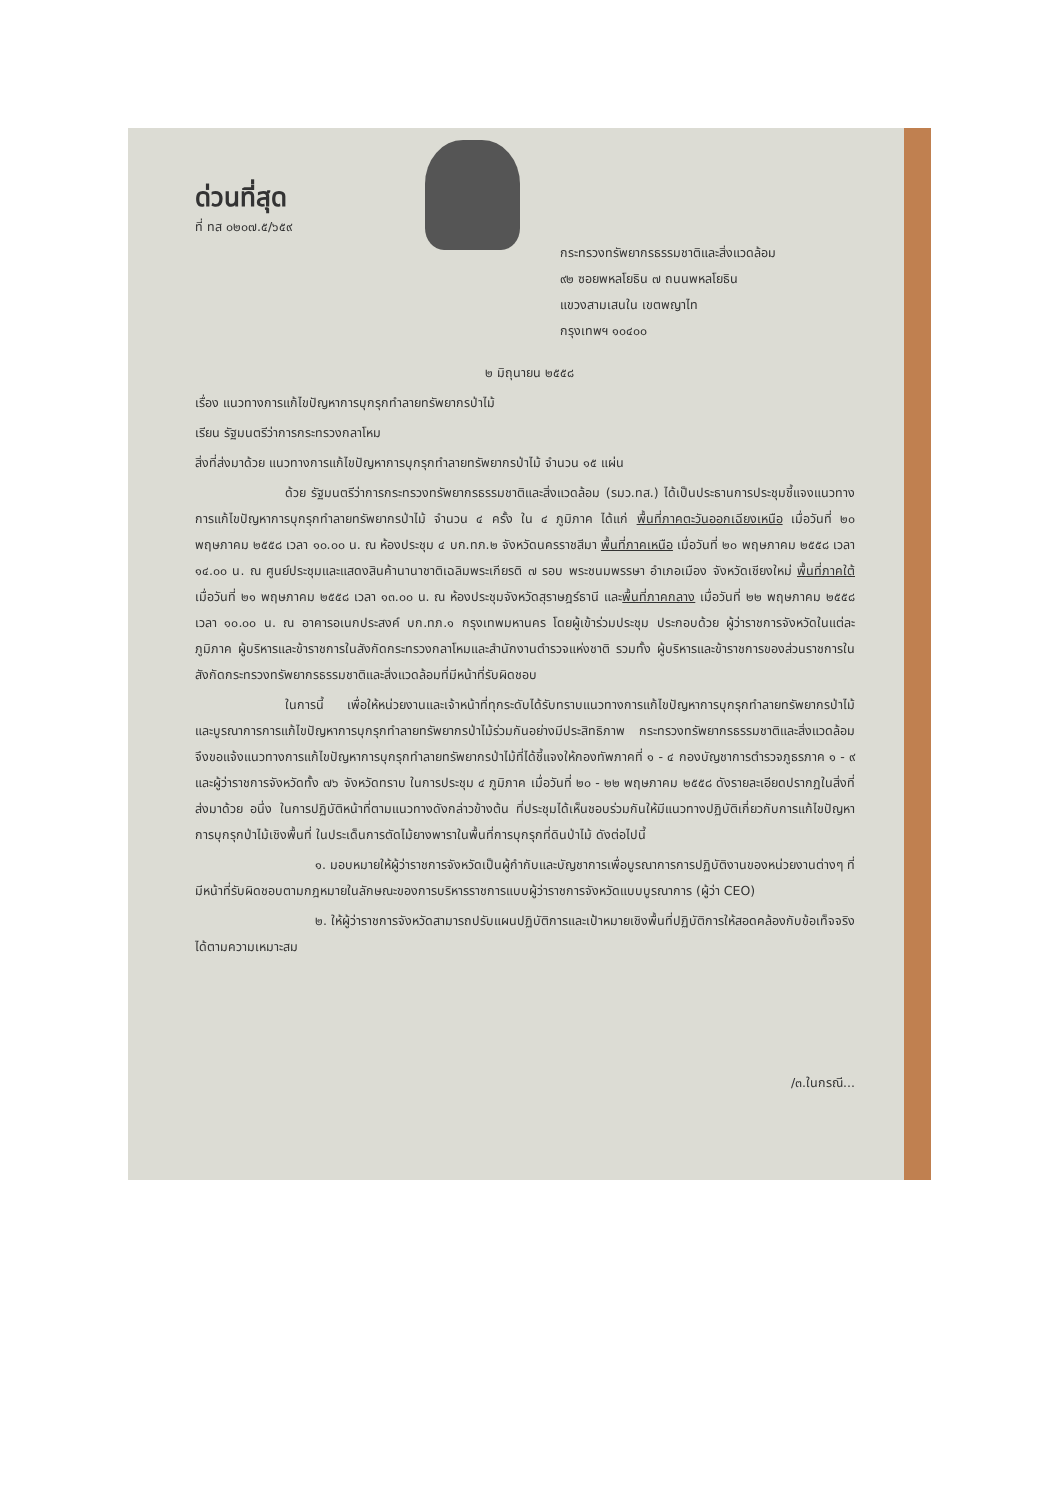ด่วนที่สุด
ที่ ทส ๐๒๐๗.๕/๖๕๙
กระทรวงทรัพยากรธรรมชาติและสิ่งแวดล้อม
๙๒ ซอยพหลโยธิน ๗ ถนนพหลโยธิน
แขวงสามเสนใน เขตพญาไท
กรุงเทพฯ ๑๐๔๐๐
๒ มิถุนายน ๒๕๕๘
เรื่อง แนวทางการแก้ไขปัญหาการบุกรุกทำลายทรัพยากรป่าไม้
เรียน รัฐมนตรีว่าการกระทรวงกลาโหม
สิ่งที่ส่งมาด้วย แนวทางการแก้ไขปัญหาการบุกรุกทำลายทรัพยากรป่าไม้ จำนวน ๑๕ แผ่น
ด้วย รัฐมนตรีว่าการกระทรวงทรัพยากรธรรมชาติและสิ่งแวดล้อม (รมว.ทส.) ได้เป็นประธานการประชุมชี้แจงแนวทางการแก้ไขปัญหาการบุกรุกทำลายทรัพยากรป่าไม้ จำนวน ๔ ครั้ง ใน ๔ ภูมิภาค ได้แก่ พื้นที่ภาคตะวันออกเฉียงเหนือ เมื่อวันที่ ๒๐ พฤษภาคม ๒๕๕๘ เวลา ๑๐.๐๐ น. ณ ห้องประชุม ๔ บก.ทภ.๒ จังหวัดนครราชสีมา พื้นที่ภาคเหนือ เมื่อวันที่ ๒๐ พฤษภาคม ๒๕๕๘ เวลา ๑๔.๐๐ น. ณ ศูนย์ประชุมและแสดงสินค้านานาชาติเฉลิมพระเกียรติ ๗ รอบ พระชนมพรรษา อำเภอเมือง จังหวัดเชียงใหม่ พื้นที่ภาคใต้ เมื่อวันที่ ๒๑ พฤษภาคม ๒๕๕๘ เวลา ๑๓.๐๐ น. ณ ห้องประชุมจังหวัดสุราษฎร์ธานี และพื้นที่ภาคกลาง เมื่อวันที่ ๒๒ พฤษภาคม ๒๕๕๘ เวลา ๑๐.๐๐ น. ณ อาคารอเนกประสงค์ บก.ทภ.๑ กรุงเทพมหานคร โดยผู้เข้าร่วมประชุม ประกอบด้วย ผู้ว่าราชการจังหวัดในแต่ละภูมิภาค ผู้บริหารและข้าราชการในสังกัดกระทรวงกลาโหมและสำนักงานตำรวจแห่งชาติ รวมทั้ง ผู้บริหารและข้าราชการของส่วนราชการในสังกัดกระทรวงทรัพยากรธรรมชาติและสิ่งแวดล้อมที่มีหน้าที่รับผิดชอบ
ในการนี้ เพื่อให้หน่วยงานและเจ้าหน้าที่ทุกระดับได้รับทราบแนวทางการแก้ไขปัญหาการบุกรุกทำลายทรัพยากรป่าไม้ และบูรณาการการแก้ไขปัญหาการบุกรุกทำลายทรัพยากรป่าไม้ร่วมกันอย่างมีประสิทธิภาพ กระทรวงทรัพยากรธรรมชาติและสิ่งแวดล้อมจึงขอแจ้งแนวทางการแก้ไขปัญหาการบุกรุกทำลายทรัพยากรป่าไม้ที่ได้ชี้แจงให้กองทัพภาคที่ ๑ - ๔ กองบัญชาการตำรวจภูธรภาค ๑ - ๙ และผู้ว่าราชการจังหวัดทั้ง ๗๖ จังหวัดทราบ ในการประชุม ๔ ภูมิภาค เมื่อวันที่ ๒๐ - ๒๒ พฤษภาคม ๒๕๕๘ ดังรายละเอียดปรากฏในสิ่งที่ส่งมาด้วย อนึ่ง ในการปฏิบัติหน้าที่ตามแนวทางดังกล่าวข้างต้น ที่ประชุมได้เห็นชอบร่วมกันให้มีแนวทางปฏิบัติเกี่ยวกับการแก้ไขปัญหาการบุกรุกป่าไม้เชิงพื้นที่ ในประเด็นการตัดไม้ยางพาราในพื้นที่การบุกรุกที่ดินป่าไม้ ดังต่อไปนี้
๑. มอบหมายให้ผู้ว่าราชการจังหวัดเป็นผู้กำกับและบัญชาการเพื่อบูรณาการการปฏิบัติงานของหน่วยงานต่างๆ ที่มีหน้าที่รับผิดชอบตามกฎหมายในลักษณะของการบริหารราชการแบบผู้ว่าราชการจังหวัดแบบบูรณาการ (ผู้ว่า CEO)
๒. ให้ผู้ว่าราชการจังหวัดสามารถปรับแผนปฏิบัติการและเป้าหมายเชิงพื้นที่ปฏิบัติการให้สอดคล้องกับข้อเท็จจริงได้ตามความเหมาะสม
/๓.ในกรณี...